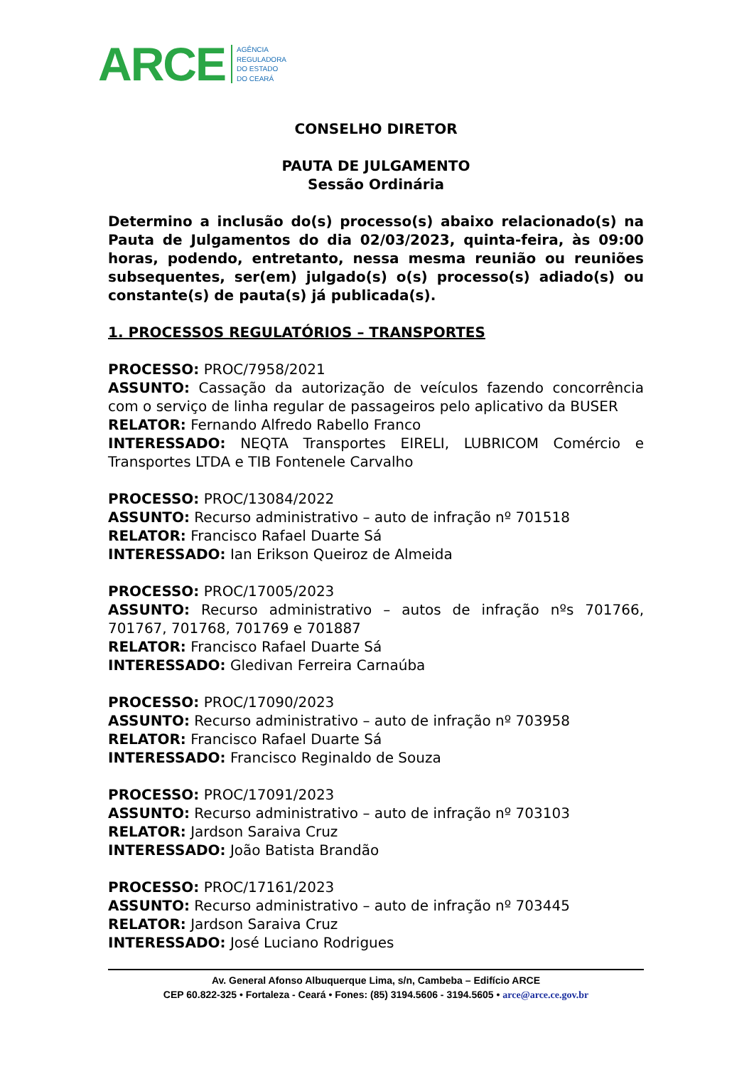ARCE
AGÊNCIA
REGULADORA
DO ESTADO
DO CEARÁ
CONSELHO DIRETOR
PAUTA DE JULGAMENTO
Sessão Ordinária
Determino a inclusão do(s) processo(s) abaixo relacionado(s) na Pauta de Julgamentos do dia 02/03/2023, quinta-feira, às 09:00 horas, podendo, entretanto, nessa mesma reunião ou reuniões subsequentes, ser(em) julgado(s) o(s) processo(s) adiado(s) ou constante(s) de pauta(s) já publicada(s).
1. PROCESSOS REGULATÓRIOS – TRANSPORTES
PROCESSO: PROC/7958/2021
ASSUNTO: Cassação da autorização de veículos fazendo concorrência com o serviço de linha regular de passageiros pelo aplicativo da BUSER
RELATOR: Fernando Alfredo Rabello Franco
INTERESSADO: NEQTA Transportes EIRELI, LUBRICOM Comércio e Transportes LTDA e TIB Fontenele Carvalho
PROCESSO: PROC/13084/2022
ASSUNTO: Recurso administrativo – auto de infração nº 701518
RELATOR: Francisco Rafael Duarte Sá
INTERESSADO: Ian Erikson Queiroz de Almeida
PROCESSO: PROC/17005/2023
ASSUNTO: Recurso administrativo – autos de infração nºs 701766, 701767, 701768, 701769 e 701887
RELATOR: Francisco Rafael Duarte Sá
INTERESSADO: Gledivan Ferreira Carnaúba
PROCESSO: PROC/17090/2023
ASSUNTO: Recurso administrativo – auto de infração nº 703958
RELATOR: Francisco Rafael Duarte Sá
INTERESSADO: Francisco Reginaldo de Souza
PROCESSO: PROC/17091/2023
ASSUNTO: Recurso administrativo – auto de infração nº 703103
RELATOR: Jardson Saraiva Cruz
INTERESSADO: João Batista Brandão
PROCESSO: PROC/17161/2023
ASSUNTO: Recurso administrativo – auto de infração nº 703445
RELATOR: Jardson Saraiva Cruz
INTERESSADO: José Luciano Rodrigues
Av. General Afonso Albuquerque Lima, s/n, Cambeba – Edifício ARCE
CEP 60.822-325 • Fortaleza - Ceará • Fones: (85) 3194.5606 - 3194.5605 • arce@arce.ce.gov.br